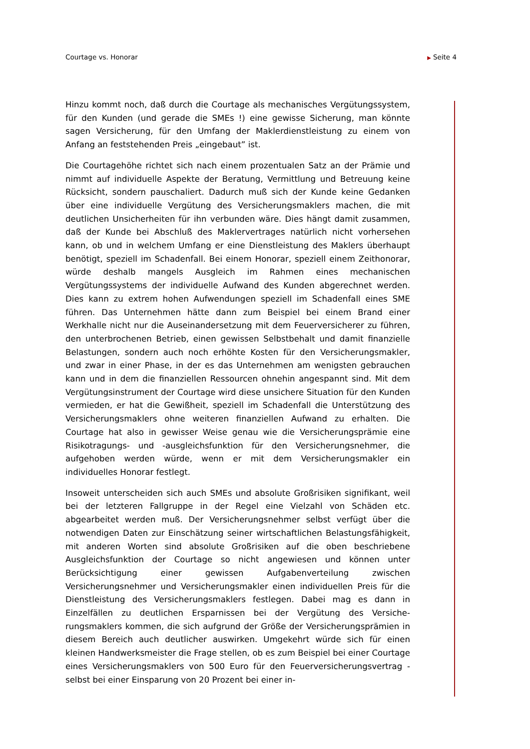Courtage vs. Honorar
▶ Seite 4
Hinzu kommt noch, daß durch die Courtage als mechanisches Vergütungs­system, für den Kunden (und gerade die SMEs !) eine gewisse Sicherung, man könnte sagen Versicherung, für den Umfang der Maklerdienstleistung zu einem von Anfang an feststehenden Preis „eingebaut” ist.
Die Courtagehöhe richtet sich nach einem prozentualen Satz an der Prämie und nimmt auf individuelle Aspekte der Beratung, Vermittlung und Betreu­ung keine Rücksicht, sondern pauschaliert. Dadurch muß sich der Kunde keine Gedanken über eine individuelle Vergütung des Versicherungsmaklers machen, die mit deutlichen Unsicherheiten für ihn verbunden wäre. Dies hängt damit zusammen, daß der Kunde bei Abschluß des Maklervertrages natürlich nicht vorhersehen kann, ob und in welchem Umfang er eine Dienstleistung des Maklers überhaupt benötigt, speziell im Schadenfall. Bei einem Honorar, speziell einem Zeithonorar, würde deshalb mangels Aus­gleich im Rahmen eines mechanischen Vergütungssystems der individuelle Aufwand des Kunden abgerechnet werden. Dies kann zu extrem hohen Auf­wendungen speziell im Schadenfall eines SME führen. Das Unternehmen hätte dann zum Beispiel bei einem Brand einer Werkhalle nicht nur die Aus­einandersetzung mit dem Feuerversicherer zu führen, den unterbrochenen Betrieb, einen gewissen Selbstbehalt und damit finanzielle Belastungen, sondern auch noch erhöhte Kosten für den Versicherungsmakler, und zwar in einer Phase, in der es das Unternehmen am wenigsten gebrauchen kann und in dem die finanziellen Ressourcen ohnehin angespannt sind. Mit dem Vergütungsinstrument der Courtage wird diese unsichere Situation für den Kunden vermieden, er hat die Gewißheit, speziell im Schadenfall die Unter­stützung des Versicherungsmaklers ohne weiteren finanziellen Aufwand zu erhalten. Die Courtage hat also in gewisser Weise genau wie die Versiche­rungsprämie eine Risikotragungs- und -ausgleichsfunktion für den Versiche­rungsnehmer, die aufgehoben werden würde, wenn er mit dem Versiche­rungsmakler ein individuelles Honorar festlegt.
Insoweit unterscheiden sich auch SMEs und absolute Großrisiken signifikant, weil bei der letzteren Fallgruppe in der Regel eine Vielzahl von Schäden etc. abgearbeitet werden muß. Der Versicherungsnehmer selbst verfügt über die notwendigen Daten zur Einschätzung seiner wirtschaftlichen Belastungsfä­higkeit, mit anderen Worten sind absolute Großrisiken auf die oben be­schriebene Ausgleichsfunktion der Courtage so nicht angewiesen und kön­nen unter Berücksichtigung einer gewissen Aufgabenverteilung zwischen Versicherungsnehmer und Versicherungsmakler einen individuellen Preis für die Dienstleistung des Versicherungsmaklers festlegen. Dabei mag es dann in Einzelfällen zu deutlichen Ersparnissen bei der Vergütung des Versiche­rungsmaklers kommen, die sich aufgrund der Größe der Versicherungsprä­mien in diesem Bereich auch deutlicher auswirken. Umgekehrt würde sich für einen kleinen Handwerksmeister die Frage stellen, ob es zum Beispiel bei einer Courtage eines Versicherungsmaklers von 500 Euro für den Feuerver­sicherungsvertrag - selbst bei einer Einsparung von 20 Prozent bei einer in-